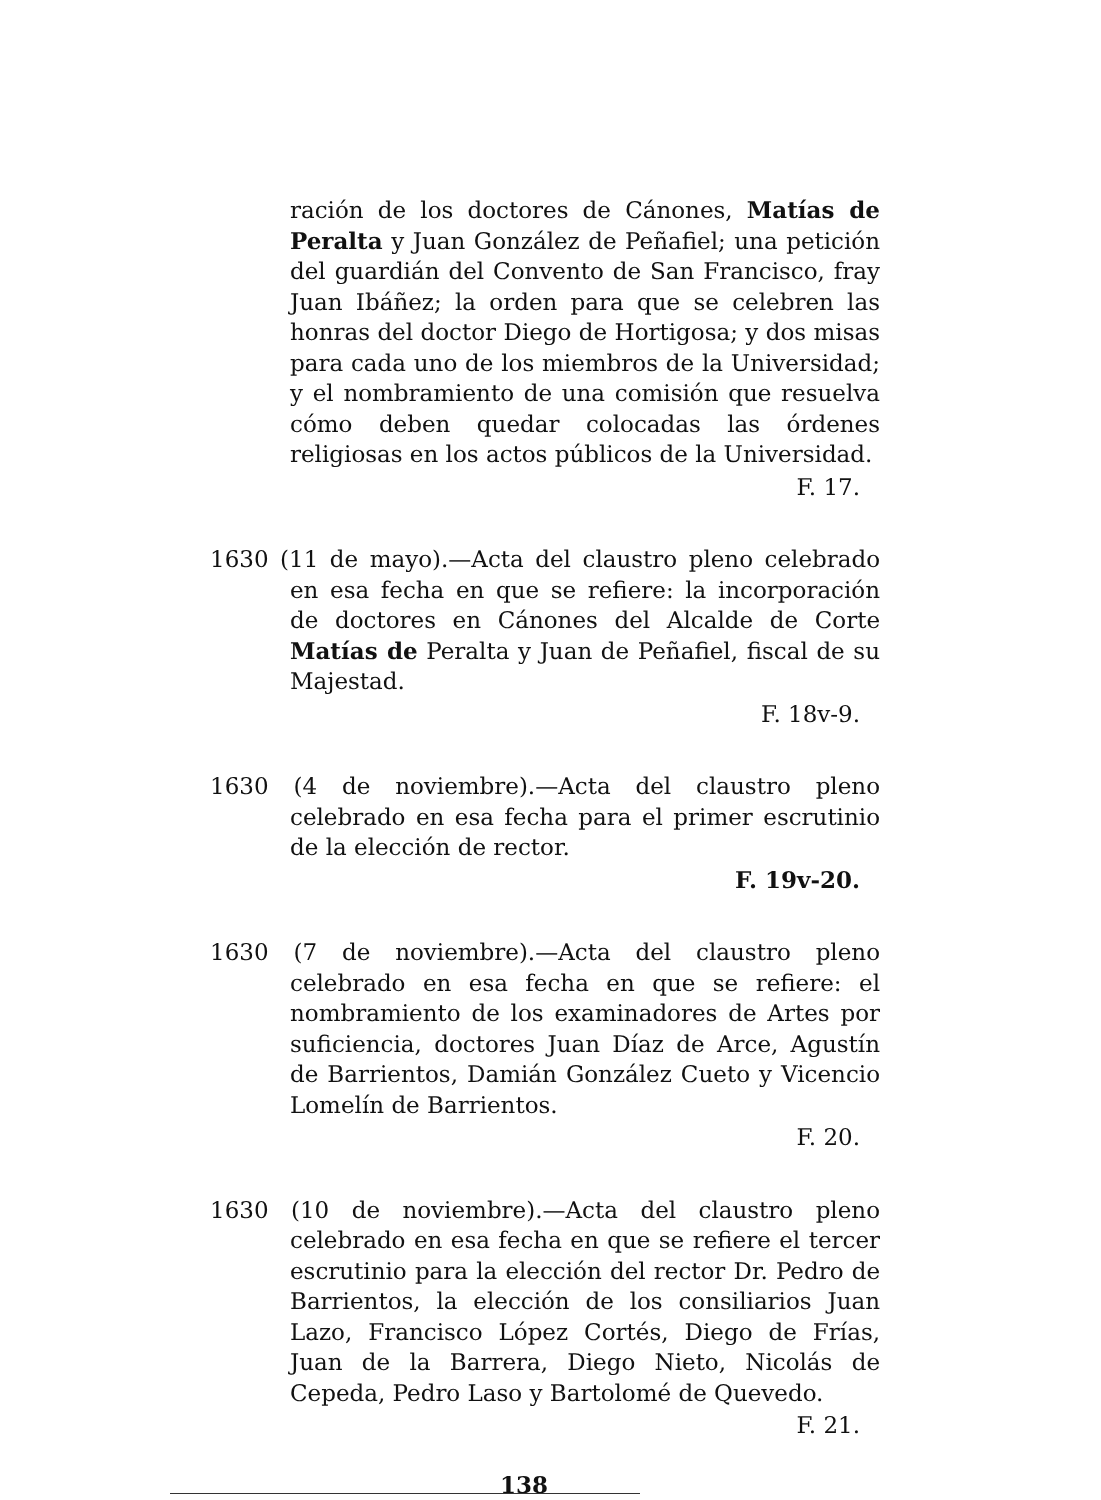ración de los doctores de Cánones, Matías de Peralta y Juan González de Peñafiel; una petición del guardián del Convento de San Francisco, fray Juan Ibáñez; la orden para que se celebren las honras del doctor Diego de Hortigosa; y dos misas para cada uno de los miembros de la Universidad; y el nombramiento de una comisión que resuelva cómo deben quedar colocadas las órdenes religiosas en los actos públicos de la Universidad.
F. 17.
1630 (11 de mayo).—Acta del claustro pleno celebrado en esa fecha en que se refiere: la incorporación de doctores en Cánones del Alcalde de Corte Matías de Peralta y Juan de Peñafiel, fiscal de su Majestad.
F. 18v-9.
1630 (4 de noviembre).—Acta del claustro pleno celebrado en esa fecha para el primer escrutinio de la elección de rector.
F. 19v-20.
1630 (7 de noviembre).—Acta del claustro pleno celebrado en esa fecha en que se refiere: el nombramiento de los examinadores de Artes por suficiencia, doctores Juan Díaz de Arce, Agustín de Barrientos, Damián González Cueto y Vicencio Lomelín de Barrientos.
F. 20.
1630 (10 de noviembre).—Acta del claustro pleno celebrado en esa fecha en que se refiere el tercer escrutinio para la elección del rector Dr. Pedro de Barrientos, la elección de los consiliarios Juan Lazo, Francisco López Cortés, Diego de Frías, Juan de la Barrera, Diego Nieto, Nicolás de Cepeda, Pedro Laso y Bartolomé de Quevedo.
F. 21.
138